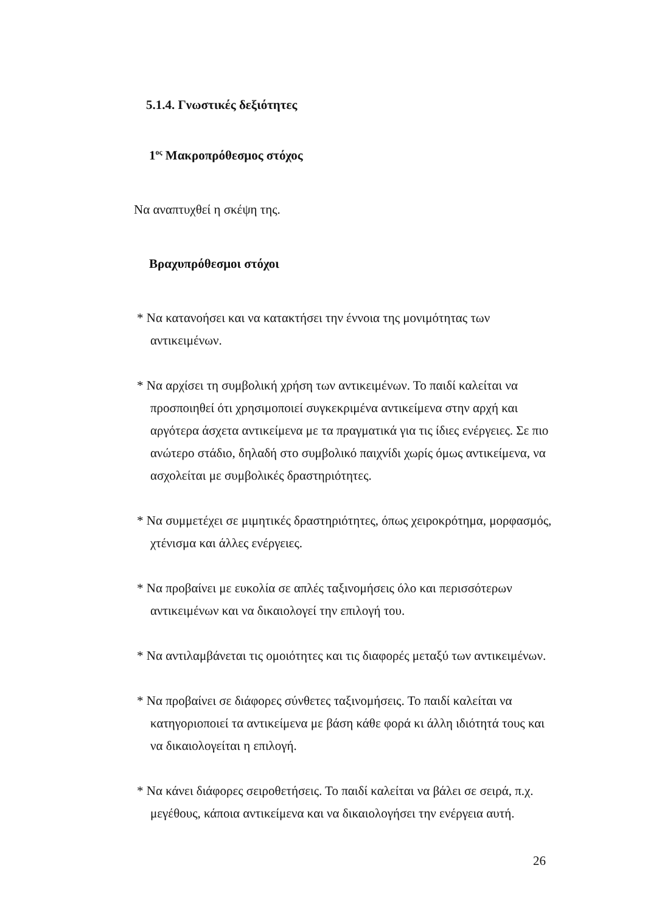5.1.4. Γνωστικές δεξιότητες
1<sup>ος</sup> Μακροπρόθεσμος στόχος
Να αναπτυχθεί η σκέψη της.
Βραχυπρόθεσμοι στόχοι
* Να κατανοήσει και να κατακτήσει την έννοια της μονιμότητας των αντικειμένων.
* Να αρχίσει τη συμβολική χρήση των αντικειμένων. Το παιδί καλείται να προσποιηθεί ότι χρησιμοποιεί συγκεκριμένα αντικείμενα στην αρχή και αργότερα άσχετα αντικείμενα με τα πραγματικά για τις ίδιες ενέργειες. Σε πιο ανώτερο στάδιο, δηλαδή στο συμβολικό παιχνίδι χωρίς όμως αντικείμενα, να ασχολείται με συμβολικές δραστηριότητες.
* Να συμμετέχει σε μιμητικές δραστηριότητες, όπως χειροκρότημα, μορφασμός, χτένισμα και άλλες ενέργειες.
* Να προβαίνει με ευκολία σε απλές ταξινομήσεις όλο και περισσότερων αντικειμένων και να δικαιολογεί την επιλογή του.
* Να αντιλαμβάνεται τις ομοιότητες και τις διαφορές μεταξύ των αντικειμένων.
* Να προβαίνει σε διάφορες σύνθετες ταξινομήσεις. Το παιδί καλείται να κατηγοριοποιεί τα αντικείμενα με βάση κάθε φορά κι άλλη ιδιότητά τους και να δικαιολογείται η επιλογή.
* Να κάνει διάφορες σειροθετήσεις. Το παιδί καλείται να βάλει σε σειρά, π.χ. μεγέθους, κάποια αντικείμενα και να δικαιολογήσει την ενέργεια αυτή.
26